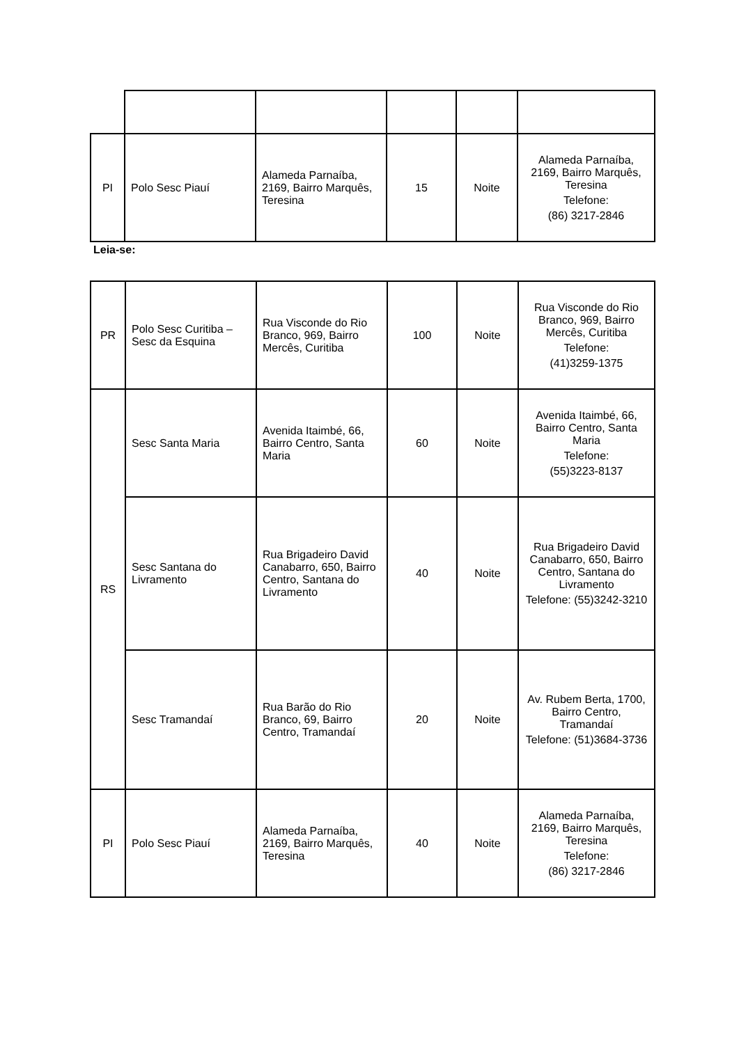| PI | Polo Sesc Piauí | Alameda Parnaíba, 2169, Bairro Marquês, Teresina | 15 | Noite | Alameda Parnaíba, 2169, Bairro Marquês, Teresina Telefone: (86) 3217-2846 |
Leia-se:
| PR | Polo Sesc Curitiba – Sesc da Esquina | Rua Visconde do Rio Branco, 969, Bairro Mercês, Curitiba | 100 | Noite | Rua Visconde do Rio Branco, 969, Bairro Mercês, Curitiba Telefone: (41)3259-1375 |
| RS | Sesc Santa Maria | Avenida Itaimbé, 66, Bairro Centro, Santa Maria | 60 | Noite | Avenida Itaimbé, 66, Bairro Centro, Santa Maria Telefone: (55)3223-8137 |
| | Sesc Santana do Livramento | Rua Brigadeiro David Canabarro, 650, Bairro Centro, Santana do Livramento | 40 | Noite | Rua Brigadeiro David Canabarro, 650, Bairro Centro, Santana do Livramento Telefone: (55)3242-3210 |
| | Sesc Tramandaí | Rua Barão do Rio Branco, 69, Bairro Centro, Tramandaí | 20 | Noite | Av. Rubem Berta, 1700, Bairro Centro, Tramandaí Telefone: (51)3684-3736 |
| PI | Polo Sesc Piauí | Alameda Parnaíba, 2169, Bairro Marquês, Teresina | 40 | Noite | Alameda Parnaíba, 2169, Bairro Marquês, Teresina Telefone: (86) 3217-2846 |